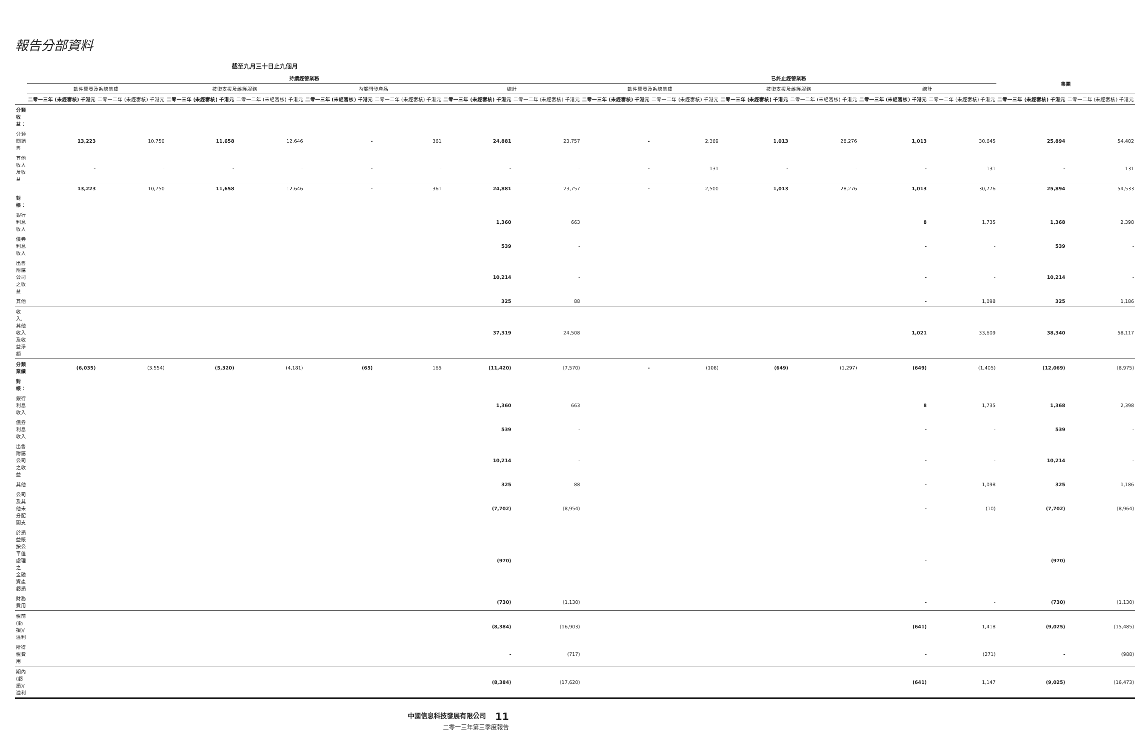報告分部資料
截至九月三十日止九個月
| | 持續經營業務 | | | | | | | | 已終止經營業務 | | | | | | 集團 | |
| --- | --- | --- | --- | --- | --- | --- | --- | --- | --- | --- | --- | --- | --- | --- | --- | --- |
| | 軟件開發及系統集成 | | 技術支援及維護服務 | | 內部開發產品 | | 總計 | | 軟件開發及系統集成 | | 技術支援及維護服務 | | 總計 | | | |
| | 二零一三年 (未經審核) 千港元 | 二零一二年 (未經審核) 千港元 | 二零一三年 (未經審核) 千港元 | 二零一二年 (未經審核) 千港元 | 二零一三年 (未經審核) 千港元 | 二零一二年 (未經審核) 千港元 | 二零一三年 (未經審核) 千港元 | 二零一二年 (未經審核) 千港元 | 二零一三年 (未經審核) 千港元 | 二零一二年 (未經審核) 千港元 | 二零一三年 (未經審核) 千港元 | 二零一二年 (未經審核) 千港元 | 二零一三年 (未經審核) 千港元 | 二零一二年 (未經審核) 千港元 | 二零一三年 (未經審核) 千港元 | 二零一二年 (未經審核) 千港元 |
| 分類收益： | | | | | | | | | | | | | | | | |
| 分類間銷售 | 13,223 | 10,750 | 11,658 | 12,646 | - | 361 | 24,881 | 23,757 | - | 2,369 | 1,013 | 28,276 | 1,013 | 30,645 | 25,894 | 54,402 |
| 其他收入及收益 | - | - | - | - | - | - | - | - | - | 131 | - | - | - | 131 | - | 131 |
| | 13,223 | 10,750 | 11,658 | 12,646 | - | 361 | 24,881 | 23,757 | - | 2,500 | 1,013 | 28,276 | 1,013 | 30,776 | 25,894 | 54,533 |
| 對帳： | | | | | | | | | | | | | | | | |
| 銀行利息收入 | | | | | | | 1,360 | 663 | | | | | 8 | 1,735 | 1,368 | 2,398 |
| 債券利息收入 | | | | | | | 539 | - | | | | | - | - | 539 | - |
| 出售附屬公司之收益 | | | | | | | 10,214 | - | | | | | - | - | 10,214 | - |
| 其他 | | | | | | | 325 | 88 | | | | | - | 1,098 | 325 | 1,186 |
| 收入,其他收入及收益淨額 | | | | | | | 37,319 | 24,508 | | | | | 1,021 | 33,609 | 38,340 | 58,117 |
| 分類業績 | (6,035) | (3,554) | (5,320) | (4,181) | (65) | 165 | (11,420) | (7,570) | - | (108) | (649) | (1,297) | (649) | (1,405) | (12,069) | (8,975) |
| 對帳： | | | | | | | | | | | | | | | | |
| 銀行利息收入 | | | | | | | 1,360 | 663 | | | | | 8 | 1,735 | 1,368 | 2,398 |
| 債券利息收入 | | | | | | | 539 | - | | | | | - | - | 539 | - |
| 出售附屬公司之收益 | | | | | | | 10,214 | - | | | | | - | - | 10,214 | - |
| 其他 | | | | | | | 325 | 88 | | | | | - | 1,098 | 325 | 1,186 |
| 公司及其他未分配開支 | | | | | | | (7,702) | (8,954) | | | | | - | (10) | (7,702) | (8,964) |
| 於損益賬按公平值處理之 金融資產虧損 | | | | | | | (970) | - | | | | | - | - | (970) | - |
| 財務費用 | | | | | | | (730) | (1,130) | | | | | - | - | (730) | (1,130) |
| 稅前(虧損)/溢利 | | | | | | | (8,384) | (16,903) | | | | | (641) | 1,418 | (9,025) | (15,485) |
| 所得稅費用 | | | | | | | - | (717) | | | | | - | (271) | - | (988) |
| 期內(虧損)/溢利 | | | | | | | (8,384) | (17,620) | | | | | (641) | 1,147 | (9,025) | (16,473) |
中國信息科技發展有限公司 11
二零一三年第三季度報告